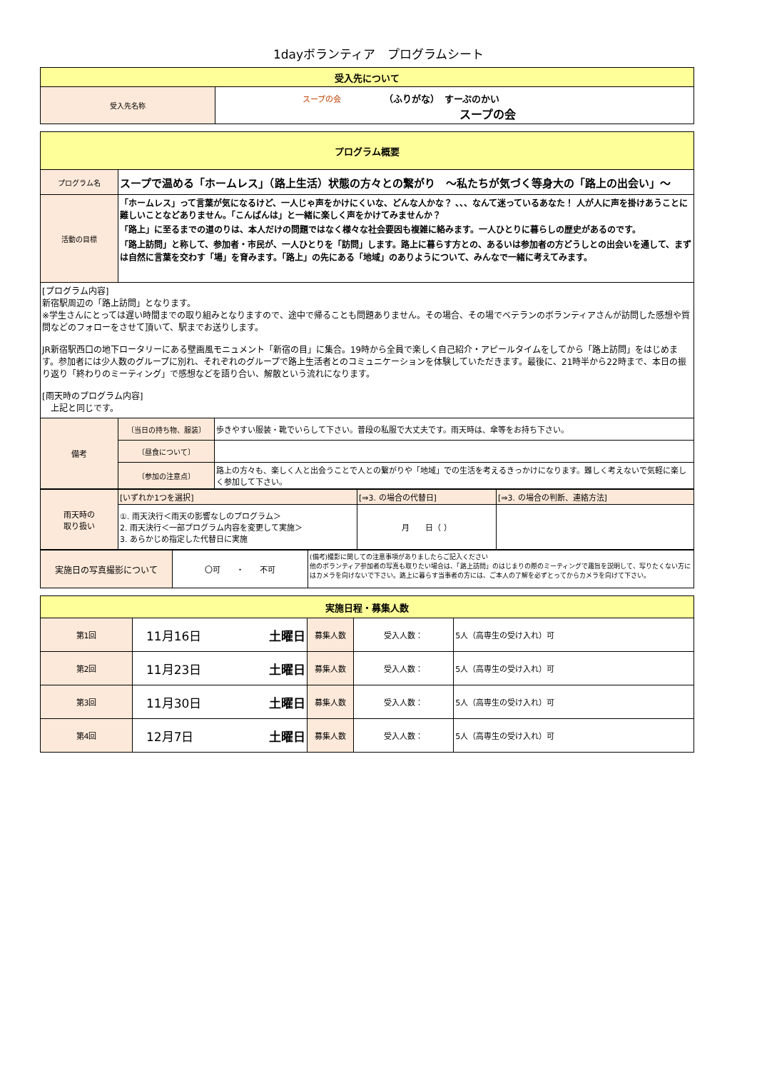1dayボランティア　プログラムシート
| 受入先について | |
| --- | --- |
| 受入先名称 | スープの会 （ふりがな） すーぷのかい スープの会 |
| プログラム概要 | | |
| --- | --- | --- |
| プログラム名 | スープで温める「ホームレス」（路上生活）状態の方々との繋がり ～私たちが気づく等身大の「路上の出会い」～ | |
| 活動の目標 | 「ホームレス」って言葉が気になるけど、一人じゃ声をかけにくいな、どんな人かな？ 、、、なんて迷っているあなた！ 人が人に声を掛けあうことに難しいことなどありません。「こんばんは」と一緒に楽しく声をかけてみませんか？ 「路上」に至るまでの道のりは、本人だけの問題ではなく様々な社会要因も複雑に絡みます。一人ひとりに暮らしの歴史があるのです。 「路上訪問」と称して、参加者・市民が、一人ひとりを「訪問」します。路上に暮らす方との、あるいは参加者の方どうしとの出会いを通して、まずは自然に言葉を交わす「場」を育みます。「路上」の先にある「地域」のありようについて、みんなで一緒に考えてみます。 | |
| [プログラム内容] 新宿駅周辺の「路上訪問」となります。 ※学生さんにとっては遅い時間までの取り組みとなりますので、途中で帰ることも問題ありません。その場合、その場でベテランのボランティアさんが訪問した感想や質問などのフォローをさせて頂いて、駅までお送りします。 JR新宿駅西口の地下ロータリーにある壁画風モニュメント「新宿の目」に集合。19時から全員で楽しく自己紹介・アピールタイムをしてから「路上訪問」をはじめます。参加者には少人数のグループに別れ、それぞれのグループで路上生活者とのコミュニケーションを体験していただきます。最後に、21時半から22時まで、本日の振り返り「終わりのミーティング」で感想などを語り合い、解散という流れになります。 [雨天時のプログラム内容] 上記と同じです。 | | |
| 備考 | 〔当日の持ち物、服装〕 | 歩きやすい服装・靴でいらして下さい。普段の私服で大丈夫です。雨天時は、傘等をお持ち下さい。 |
| | 〔昼食について〕 | |
| | 〔参加の注意点〕 | 路上の方々も、楽しく人と出会うことで人との繋がりや「地域」での生活を考えるきっかけになります。難しく考えないで気軽に楽しく参加して下さい。 |
| 雨天時の 取り扱い | [いずれか1つを選択] | [⇒3. の場合の代替日] | [⇒3. の場合の判断、連絡方法] |
| | ①. 雨天決行＜雨天の影響なしのプログラム＞ 2. 雨天決行＜一部プログラム内容を変更して実施＞ 3. あらかじめ指定した代替日に実施 | 月 日（ ） | |
| 実施日の写真撮影について | 〇可 ・ 不可 | (備考)撮影に関しての注意事項がありましたらご記入ください 他のボランティア参加者の写真も取りたい場合は、「路上訪問」のはじまりの際のミーティングで趣旨を説明して、写りたくない方にはカメラを向けないで下さい。路上に暮らす当事者の方には、ご本人の了解を必ずとってからカメラを向けて下さい。 |
| 実施日程・募集人数 | | | | |
| --- | --- | --- | --- | --- |
| 第1回 | 11月16日 土曜日 | 募集人数 | 受入人数： | 5人（高専生の受け入れ）可 |
| 第2回 | 11月23日 土曜日 | 募集人数 | 受入人数： | 5人（高専生の受け入れ）可 |
| 第3回 | 11月30日 土曜日 | 募集人数 | 受入人数： | 5人（高専生の受け入れ）可 |
| 第4回 | 12月7日 土曜日 | 募集人数 | 受入人数： | 5人（高専生の受け入れ）可 |